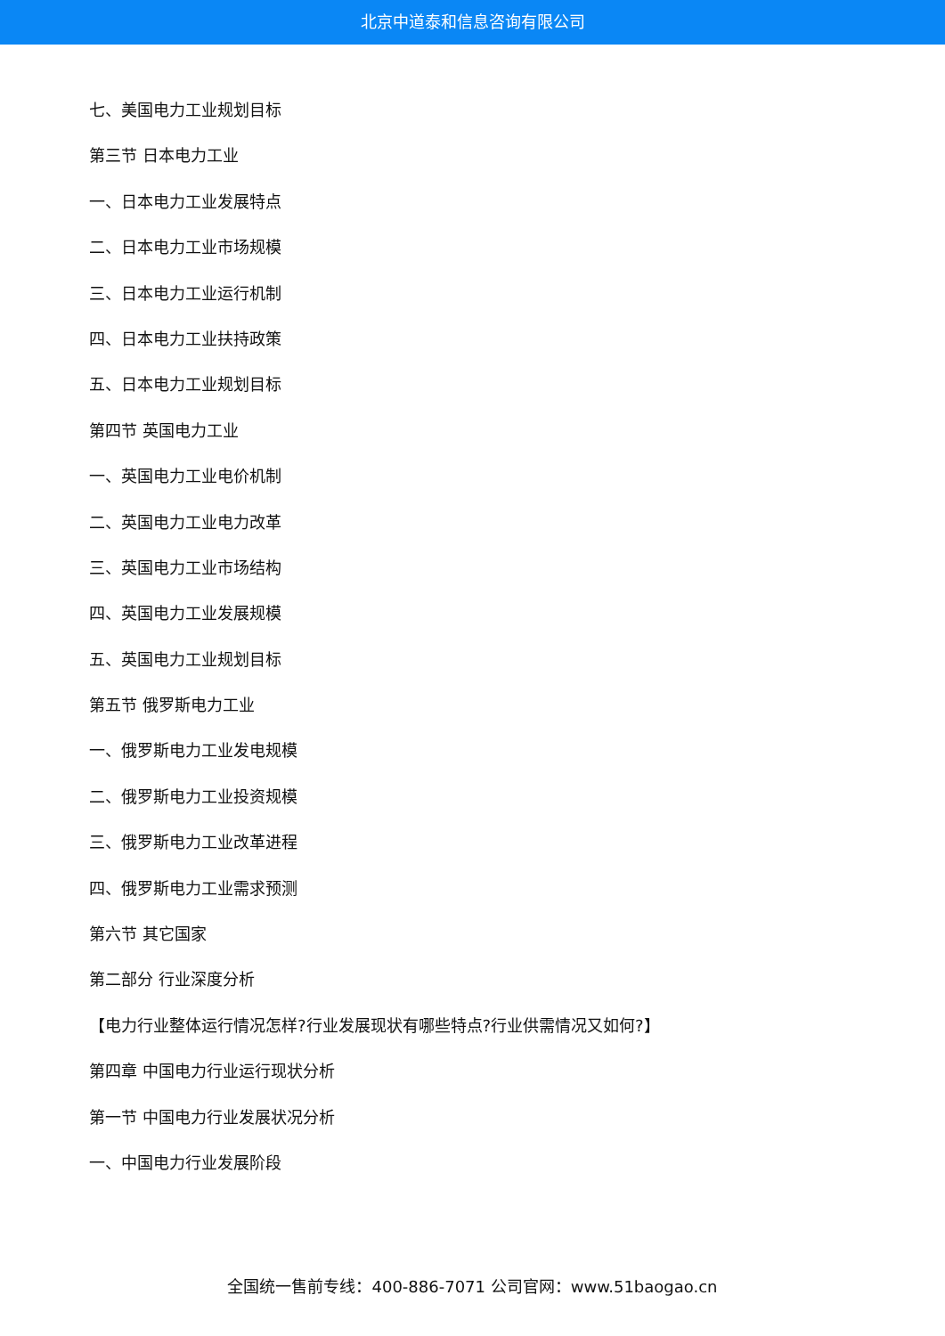北京中道泰和信息咨询有限公司
七、美国电力工业规划目标
第三节 日本电力工业
一、日本电力工业发展特点
二、日本电力工业市场规模
三、日本电力工业运行机制
四、日本电力工业扶持政策
五、日本电力工业规划目标
第四节 英国电力工业
一、英国电力工业电价机制
二、英国电力工业电力改革
三、英国电力工业市场结构
四、英国电力工业发展规模
五、英国电力工业规划目标
第五节 俄罗斯电力工业
一、俄罗斯电力工业发电规模
二、俄罗斯电力工业投资规模
三、俄罗斯电力工业改革进程
四、俄罗斯电力工业需求预测
第六节 其它国家
第二部分 行业深度分析
【电力行业整体运行情况怎样?行业发展现状有哪些特点?行业供需情况又如何?】
第四章 中国电力行业运行现状分析
第一节 中国电力行业发展状况分析
一、中国电力行业发展阶段
全国统一售前专线：400-886-7071 公司官网：www.51baogao.cn